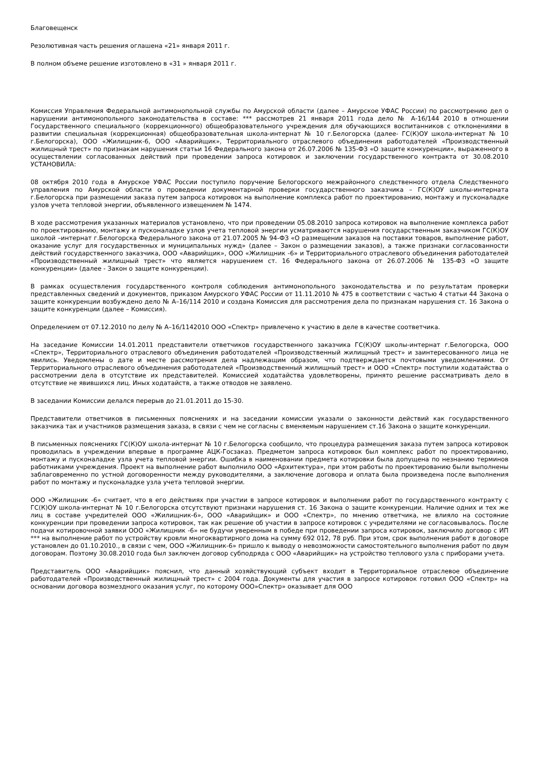Благовещенск
Резолютивная часть решения оглашена «21» января 2011 г.
В полном объеме решение изготовлено в «31 » января 2011 г.
Комиссия Управления Федеральной антимонопольной службы по Амурской области (далее – Амурское УФАС России) по рассмотрению дел о нарушении антимонопольного законодательства в составе: *** рассмотрев 21 января 2011 года дело № А-16/144 2010 в отношении Государственного специального (коррекционного) общеобразовательного учреждения для обучающихся воспитанников с отклонениями в развитии специальная (коррекционная) общеобразовательная школа-интернат № 10 г.Белогорска (далее- ГС(К)ОУ школа-интернат № 10 г.Белогорска), ООО «Жилищник-6, ООО «Аварийщик», Территориального отраслевого объединения работодателей «Производственный жилищный трест» по признакам нарушения статьи 16 Федерального закона от 26.07.2006 № 135-ФЗ «О защите конкуренции», выраженного в осуществлении согласованных действий при проведении запроса котировок и заключении государственного контракта от 30.08.2010 УСТАНОВИЛА:
08 октября 2010 года в Амурское УФАС России поступило поручение Белогорского межрайонного следственного отдела Следственного управления по Амурской области о проведении документарной проверки государственного заказчика – ГС(К)ОУ школы-интерната г.Белогорска при размещении заказа путем запроса котировок на выполнение комплекса работ по проектированию, монтажу и пусконаладке узлов учета тепловой энергии, объявленного извещением № 1474.
В ходе рассмотрения указанных материалов установлено, что при проведении 05.08.2010 запроса котировок на выполнение комплекса работ по проектированию, монтажу и пусконаладке узлов учета тепловой энергии усматриваются нарушения государственным заказчиком ГС(К)ОУ школой –интернат г.Белогорска Федерального закона от 21.07.2005 № 94-ФЗ «О размещении заказов на поставки товаров, выполнение работ, оказание услуг для государственных и муниципальных нужд» (далее – Закон о размещении заказов), а также признаки согласованности действий государственного заказчика, ООО «Аварийщик», ООО «Жилищник -6» и Территориального отраслевого объединения работодателей «Производственный жилищный трест» что является нарушением ст. 16 Федерального закона от 26.07.2006 № 135-ФЗ «О защите конкуренции» (далее - Закон о защите конкуренции).
В рамках осуществления государственного контроля соблюдения антимонопольного законодательства и по результатам проверки представленных сведений и документов, приказом Амурского УФАС России от 11.11.2010 № 475 в соответствии с частью 4 статьи 44 Закона о защите конкуренции возбуждено дело № А–16/114 2010 и создана Комиссия для рассмотрения дела по признакам нарушения ст. 16 Закона о защите конкуренции (далее – Комиссия).
Определением от 07.12.2010 по делу № А–16/1142010 ООО «Спектр» привлечено к участию в деле в качестве соответчика.
На заседание Комиссии 14.01.2011 представители ответчиков государственного заказчика ГС(К)ОУ школы-интернат г.Белогорска, ООО «Спектр», Территориального отраслевого объединения работодателей «Производственный жилищный трест» и заинтересованного лица не явились. Уведомлены о дате и месте рассмотрения дела надлежащим образом, что подтверждается почтовыми уведомлениями. От Территориального отраслевого объединения работодателей «Производственный жилищный трест» и ООО «Спектр» поступили ходатайства о рассмотрении дела в отсутствие их представителей. Комиссией ходатайства удовлетворены, принято решение рассматривать дело в отсутствие не явившихся лиц. Иных ходатайств, а также отводов не заявлено.
В заседании Комиссии делался перерыв до 21.01.2011 до 15-30.
Представители ответчиков в письменных пояснениях и на заседании комиссии указали о законности действий как государственного заказчика так и участников размещения заказа, в связи с чем не согласны с вменяемым нарушением ст.16 Закона о защите конкуренции.
В письменных пояснениях ГС(К)ОУ школа-интернат № 10 г.Белогорска сообщило, что процедура размещения заказа путем запроса котировок проводилась в учреждении впервые в программе АЦК-Госзаказ. Предметом запроса котировок был комплекс работ по проектированию, монтажу и пусконаладке узла учета тепловой энергии. Ошибка в наименовании предмета котировки была допущена по незнанию терминов работниками учреждения. Проект на выполнение работ выполнило ООО «Архитектура», при этом работы по проектированию были выполнены заблаговременно по устной договоренности между руководителями, а заключение договора и оплата была произведена после выполнения работ по монтажу и пусконаладке узла учета тепловой энергии.
ООО «Жилищник -6» считает, что в его действиях при участии в запросе котировок и выполнении работ по государственного контракту с ГС(К)ОУ школа-интернат № 10 г.Белогорска отсутствуют признаки нарушения ст. 16 Закона о защите конкуренции. Наличие одних и тех же лиц в составе учредителей ООО «Жилищник-6», ООО «Аварийщик» и ООО «Спектр», по мнению ответчика, не влияло на состояние конкуренции при проведении запроса котировок, так как решение об участии в запросе котировок с учредителями не согласовывалось. После подачи котировочной заявки ООО «Жилищник -6» не будучи уверенным в победе при проведении запроса котировок, заключило договор с ИП *** на выполнение работ по устройству кровли многоквартирного дома на сумму 692 012, 78 руб. При этом, срок выполнения работ в договоре установлен до 01.10.2010., в связи с чем, ООО «Жилищник-6» пришло к выводу о невозможности самостоятельного выполнения работ по двум договорам. Поэтому 30.08.2010 года был заключен договор субподряда с ООО «Аварийщик» на устройство теплового узла с приборами учета.
Представитель ООО «Аварийщик» пояснил, что данный хозяйствующий субъект входит в Территориальное отраслевое объединение работодателей «Производственный жилищный трест» с 2004 года. Документы для участия в запросе котировок готовил ООО «Спектр» на основании договора возмездного оказания услуг, по которому ООО»Спектр» оказывает для ООО